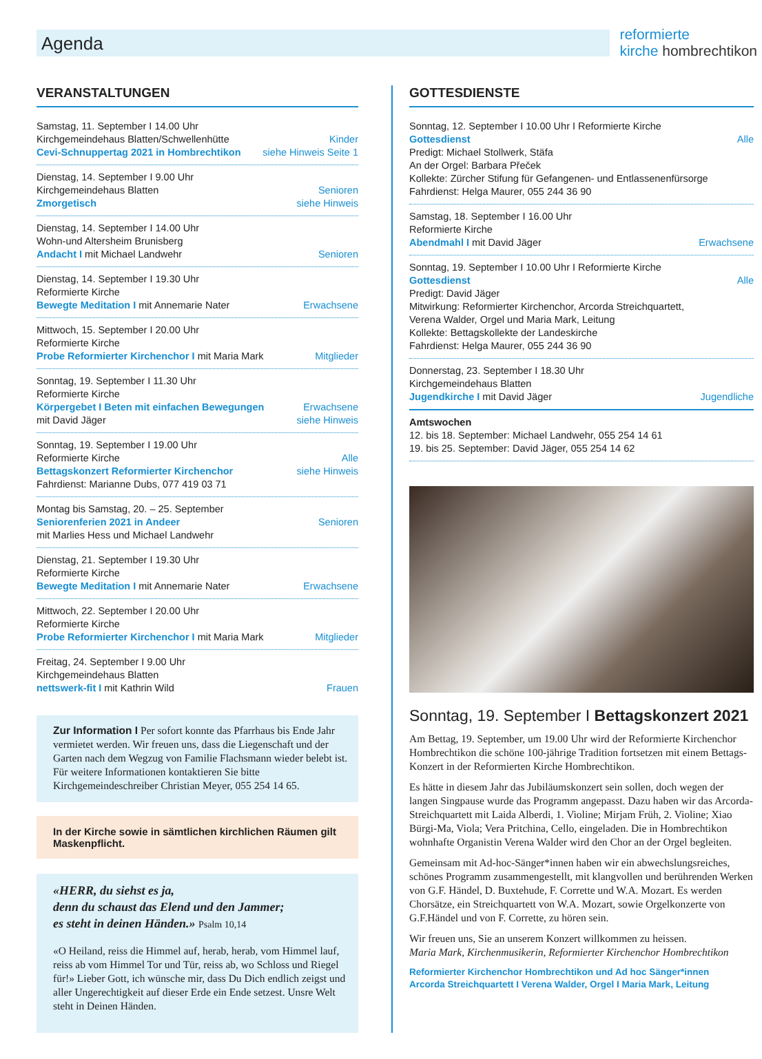Agenda
reformierte
kirche hombrechtikon
VERANSTALTUNGEN
Samstag, 11. September I 14.00 Uhr
Kirchgemeindehaus Blatten/Schwellenhütte Kinder
Cevi-Schnuppertag 2021 in Hombrechtikon siehe Hinweis Seite 1
Dienstag, 14. September I 9.00 Uhr
Kirchgemeindehaus Blatten Senioren
Zmorgetisch siehe Hinweis
Dienstag, 14. September I 14.00 Uhr
Wohn-und Altersheim Brunisberg
Andacht I mit Michael Landwehr Senioren
Dienstag, 14. September I 19.30 Uhr
Reformierte Kirche
Bewegte Meditation I mit Annemarie Nater Erwachsene
Mittwoch, 15. September I 20.00 Uhr
Reformierte Kirche
Probe Reformierter Kirchenchor I mit Maria Mark Mitglieder
Sonntag, 19. September I 11.30 Uhr
Reformierte Kirche
Körpergebet I Beten mit einfachen Bewegungen Erwachsene
mit David Jäger siehe Hinweis
Sonntag, 19. September I 19.00 Uhr
Reformierte Kirche Alle
Bettagskonzert Reformierter Kirchenchor siehe Hinweis
Fahrdienst: Marianne Dubs, 077 419 03 71
Montag bis Samstag, 20. – 25. September
Seniorenferien 2021 in Andeer Senioren
mit Marlies Hess und Michael Landwehr
Dienstag, 21. September I 19.30 Uhr
Reformierte Kirche
Bewegte Meditation I mit Annemarie Nater Erwachsene
Mittwoch, 22. September I 20.00 Uhr
Reformierte Kirche
Probe Reformierter Kirchenchor I mit Maria Mark Mitglieder
Freitag, 24. September I 9.00 Uhr
Kirchgemeindehaus Blatten
nettswerk-fit I mit Kathrin Wild Frauen
Zur Information I Per sofort konnte das Pfarrhaus bis Ende Jahr vermietet werden. Wir freuen uns, dass die Liegenschaft und der Garten nach dem Wegzug von Familie Flachsmann wieder belebt ist. Für weitere Informationen kontaktieren Sie bitte Kirchgemeindeschreiber Christian Meyer, 055 254 14 65.
In der Kirche sowie in sämtlichen kirchlichen Räumen gilt Maskenpflicht.
«HERR, du siehst es ja,
denn du schaust das Elend und den Jammer;
es steht in deinen Händen.» Psalm 10,14
«O Heiland, reiss die Himmel auf, herab, herab, vom Himmel lauf, reiss ab vom Himmel Tor und Tür, reiss ab, wo Schloss und Riegel für!» Lieber Gott, ich wünsche mir, dass Du Dich endlich zeigst und aller Ungerechtigkeit auf dieser Erde ein Ende setzest. Unsre Welt steht in Deinen Händen.
GOTTESDIENSTE
Sonntag, 12. September I 10.00 Uhr I Reformierte Kirche
Gottesdienst Alle
Predigt: Michael Stollwerk, Stäfa
An der Orgel: Barbara Přeček
Kollekte: Zürcher Stifung für Gefangenen- und Entlassenenfürsorge
Fahrdienst: Helga Maurer, 055 244 36 90
Samstag, 18. September I 16.00 Uhr
Reformierte Kirche
Abendmahl I mit David Jäger Erwachsene
Sonntag, 19. September I 10.00 Uhr I Reformierte Kirche
Gottesdienst Alle
Predigt: David Jäger
Mitwirkung: Reformierter Kirchenchor, Arcorda Streichquartett,
Verena Walder, Orgel und Maria Mark, Leitung
Kollekte: Bettagskollekte der Landeskirche
Fahrdienst: Helga Maurer, 055 244 36 90
Donnerstag, 23. September I 18.30 Uhr
Kirchgemeindehaus Blatten
Jugendkirche I mit David Jäger Jugendliche
Amtswochen
12. bis 18. September: Michael Landwehr, 055 254 14 61
19. bis 25. September: David Jäger, 055 254 14 62
Sonntag, 19. September I Bettagskonzert 2021
Am Bettag, 19. September, um 19.00 Uhr wird der Reformierte Kirchenchor Hombrechtikon die schöne 100-jährige Tradition fortsetzen mit einem Bettags-Konzert in der Reformierten Kirche Hombrechtikon.
Es hätte in diesem Jahr das Jubiläumskonzert sein sollen, doch wegen der langen Singpause wurde das Programm angepasst. Dazu haben wir das Arcorda-Streichquartett mit Laida Alberdi, 1. Violine; Mirjam Früh, 2. Violine; Xiao Bürgi-Ma, Viola; Vera Pritchina, Cello, eingeladen. Die in Hombrechtikon wohnhafte Organistin Verena Walder wird den Chor an der Orgel begleiten.
Gemeinsam mit Ad-hoc-Sänger*innen haben wir ein abwechslungsreiches, schönes Programm zusammengestellt, mit klangvollen und berührenden Werken von G.F. Händel, D. Buxtehude, F. Corrette und W.A. Mozart. Es werden Chorsätze, ein Streichquartett von W.A. Mozart, sowie Orgelkonzerte von G.F.Händel und von F. Corrette, zu hören sein.
Wir freuen uns, Sie an unserem Konzert willkommen zu heissen.
Maria Mark, Kirchenmusikerin, Reformierter Kirchenchor Hombrechtikon
Reformierter Kirchenchor Hombrechtikon und Ad hoc Sänger*innen
Arcorda Streichquartett I Verena Walder, Orgel I Maria Mark, Leitung